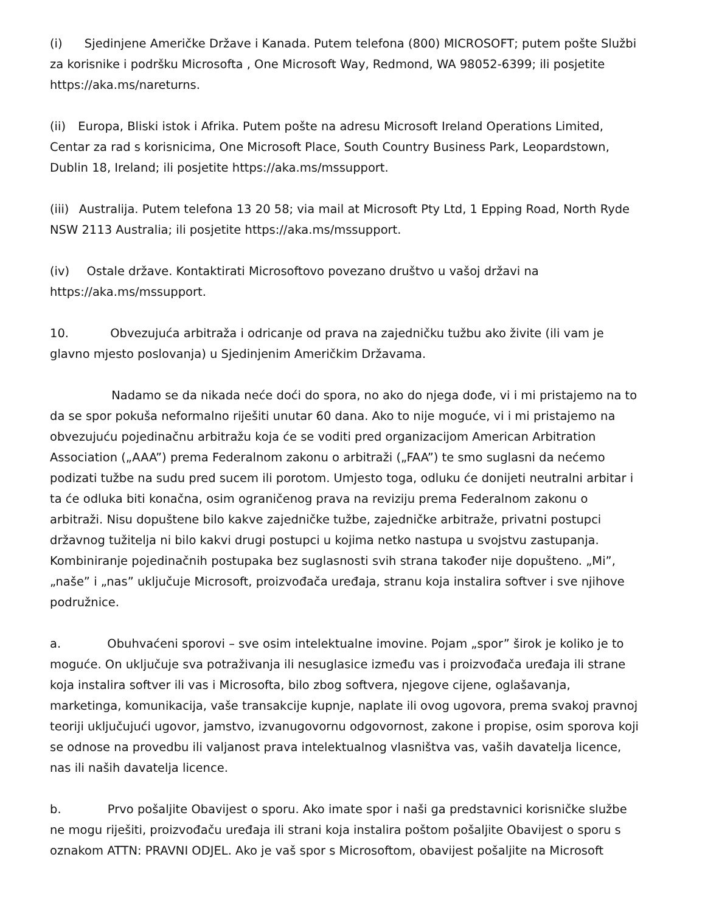(i) Sjedinjene Američke Države i Kanada. Putem telefona (800) MICROSOFT; putem pošte Službi za korisnike i podršku Microsofta , One Microsoft Way, Redmond, WA 98052-6399; ili posjetite https://aka.ms/nareturns.
(ii) Europa, Bliski istok i Afrika. Putem pošte na adresu Microsoft Ireland Operations Limited, Centar za rad s korisnicima, One Microsoft Place, South Country Business Park, Leopardstown, Dublin 18, Ireland; ili posjetite https://aka.ms/mssupport.
(iii) Australija. Putem telefona 13 20 58; via mail at Microsoft Pty Ltd, 1 Epping Road, North Ryde NSW 2113 Australia; ili posjetite https://aka.ms/mssupport.
(iv) Ostale države. Kontaktirati Microsoftovo povezano društvo u vašoj državi na https://aka.ms/mssupport.
10. Obvezujuća arbitraža i odricanje od prava na zajedničku tužbu ako živite (ili vam je glavno mjesto poslovanja) u Sjedinjenim Američkim Državama.
Nadamo se da nikada neće doći do spora, no ako do njega dođe, vi i mi pristajemo na to da se spor pokuša neformalno riješiti unutar 60 dana. Ako to nije moguće, vi i mi pristajemo na obvezujuću pojedinačnu arbitražu koja će se voditi pred organizacijom American Arbitration Association („AAA”) prema Federalnom zakonu o arbitraži („FAA”) te smo suglasni da nećemo podizati tužbe na sudu pred sucem ili porotom. Umjesto toga, odluku će donijeti neutralni arbitar i ta će odluka biti konačna, osim ograničenog prava na reviziju prema Federalnom zakonu o arbitraži. Nisu dopuštene bilo kakve zajedničke tužbe, zajedničke arbitraže, privatni postupci državnog tužitelja ni bilo kakvi drugi postupci u kojima netko nastupa u svojstvu zastupanja. Kombiniranje pojedinačnih postupaka bez suglasnosti svih strana također nije dopušteno. „Mi”, „naše” i „nas” uključuje Microsoft, proizvođača uređaja, stranu koja instalira softver i sve njihove podružnice.
a. Obuhvaćeni sporovi – sve osim intelektualne imovine. Pojam „spor” širok je koliko je to moguće. On uključuje sva potraživanja ili nesuglasice između vas i proizvođača uređaja ili strane koja instalira softver ili vas i Microsofta, bilo zbog softvera, njegove cijene, oglašavanja, marketinga, komunikacija, vaše transakcije kupnje, naplate ili ovog ugovora, prema svakoj pravnoj teoriji uključujući ugovor, jamstvo, izvanugovornu odgovornost, zakone i propise, osim sporova koji se odnose na provedbu ili valjanost prava intelektualnog vlasništva vas, vaših davatelja licence, nas ili naših davatelja licence.
b. Prvo pošaljite Obavijest o sporu. Ako imate spor i naši ga predstavnici korisničke službe ne mogu riješiti, proizvođaču uređaja ili strani koja instalira poštom pošaljite Obavijest o sporu s oznakom ATTN: PRAVNI ODJEL. Ako je vaš spor s Microsoftom, obavijest pošaljite na Microsoft